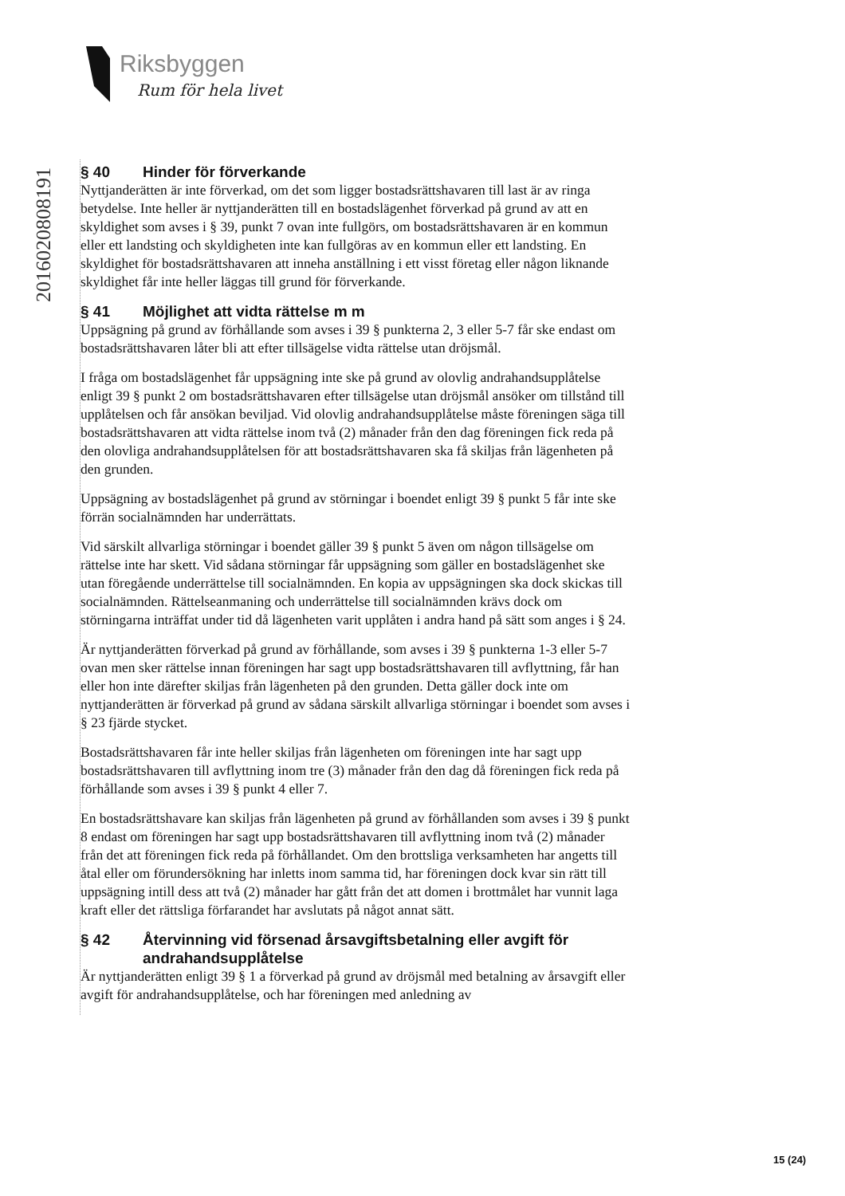Riksbyggen
Rum för hela livet
20160208081​91
§ 40 Hinder för förverkande
Nyttjanderätten är inte förverkad, om det som ligger bostadsrättshavaren till last är av ringa betydelse. Inte heller är nyttjanderätten till en bostadslägenhet förverkad på grund av att en skyldighet som avses i § 39, punkt 7 ovan inte fullgörs, om bostadsrättshavaren är en kommun eller ett landsting och skyldigheten inte kan fullgöras av en kommun eller ett landsting. En skyldighet för bostadsrättshavaren att inneha anställning i ett visst företag eller någon liknande skyldighet får inte heller läggas till grund för förverkande.
§ 41 Möjlighet att vidta rättelse m m
Uppsägning på grund av förhållande som avses i 39 § punkterna 2, 3 eller 5-7 får ske endast om bostadsrättshavaren låter bli att efter tillsägelse vidta rättelse utan dröjsmål.
I fråga om bostadslägenhet får uppsägning inte ske på grund av olovlig andrahandsupplåtelse enligt 39 § punkt 2 om bostadsrättshavaren efter tillsägelse utan dröjsmål ansöker om tillstånd till upplåtelsen och får ansökan beviljad. Vid olovlig andrahandsupplåtelse måste föreningen säga till bostadsrättshavaren att vidta rättelse inom två (2) månader från den dag föreningen fick reda på den olovliga andrahandsupplåtelsen för att bostadsrättshavaren ska få skiljas från lägenheten på den grunden.
Uppsägning av bostadslägenhet på grund av störningar i boendet enligt 39 § punkt 5 får inte ske förrän socialnämnden har underrättats.
Vid särskilt allvarliga störningar i boendet gäller 39 § punkt 5 även om någon tillsägelse om rättelse inte har skett. Vid sådana störningar får uppsägning som gäller en bostadslägenhet ske utan föregående underrättelse till socialnämnden. En kopia av uppsägningen ska dock skickas till socialnämnden. Rättelseanmaning och underrättelse till socialnämnden krävs dock om störningarna inträffat under tid då lägenheten varit upplåten i andra hand på sätt som anges i § 24.
Är nyttjanderätten förverkad på grund av förhållande, som avses i 39 § punkterna 1-3 eller 5-7 ovan men sker rättelse innan föreningen har sagt upp bostadsrättshavaren till avflyttning, får han eller hon inte därefter skiljas från lägenheten på den grunden. Detta gäller dock inte om nyttjanderätten är förverkad på grund av sådana särskilt allvarliga störningar i boendet som avses i § 23 fjärde stycket.
Bostadsrättshavaren får inte heller skiljas från lägenheten om föreningen inte har sagt upp bostadsrättshavaren till avflyttning inom tre (3) månader från den dag då föreningen fick reda på förhållande som avses i 39 § punkt 4 eller 7.
En bostadsrättshavare kan skiljas från lägenheten på grund av förhållanden som avses i 39 § punkt 8 endast om föreningen har sagt upp bostadsrättshavaren till avflyttning inom två (2) månader från det att föreningen fick reda på förhållandet. Om den brottsliga verksamheten har angetts till åtal eller om förundersökning har inletts inom samma tid, har föreningen dock kvar sin rätt till uppsägning intill dess att två (2) månader har gått från det att domen i brottmålet har vunnit laga kraft eller det rättsliga förfarandet har avslutats på något annat sätt.
§ 42 Återvinning vid försenad årsavgiftsbetalning eller avgift för andrahandsupplåtelse
Är nyttjanderätten enligt 39 § 1 a förverkad på grund av dröjsmål med betalning av årsavgift eller avgift för andrahandsupplåtelse, och har föreningen med anledning av
15 (24)